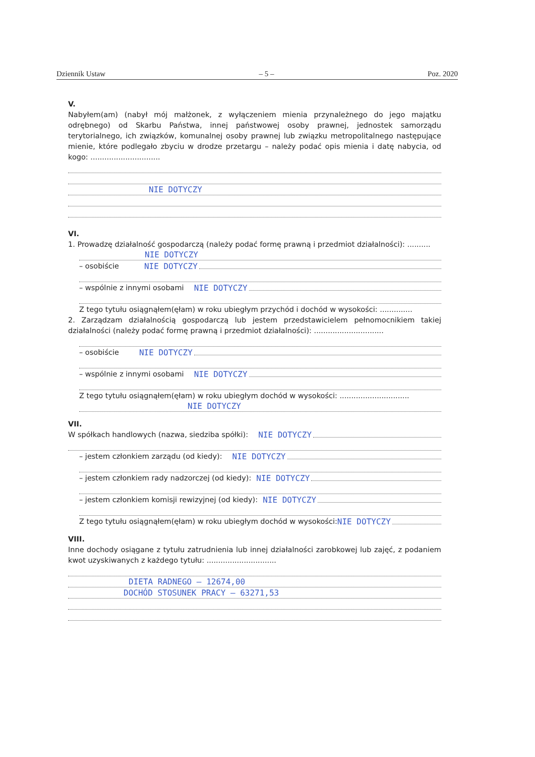Dziennik Ustaw – 5 – Poz. 2020
V.
Nabyłem(am) (nabył mój małżonek, z wyłączeniem mienia przynależnego do jego majątku odrębnego) od Skarbu Państwa, innej państwowej osoby prawnej, jednostek samorządu terytorialnego, ich związków, komunalnej osoby prawnej lub związku metropolitalnego następujące mienie, które podlegało zbyciu w drodze przetargu – należy podać opis mienia i datę nabycia, od kogo: ..............................
NIE DOTYCZY
VI.
1. Prowadzę działalność gospodarczą (należy podać formę prawną i przedmiot działalności): ..........
NIE DOTYCZY
– osobiście NIE DOTYCZY
– wspólnie z innymi osobami NIE DOTYCZY
Z tego tytułu osiągnąłem(ęłam) w roku ubiegłym przychód i dochód w wysokości: ..............
2. Zarządzam działalnością gospodarczą lub jestem przedstawicielem pełnomocnikiem takiej działalności (należy podać formę prawną i przedmiot działalności): ..............................
– osobiście NIE DOTYCZY
– wspólnie z innymi osobami NIE DOTYCZY
Z tego tytułu osiągnąłem(ęłam) w roku ubiegłym dochód w wysokości: ..............................
NIE DOTYCZY
VII.
W spółkach handlowych (nazwa, siedziba spółki): NIE DOTYCZY
– jestem członkiem zarządu (od kiedy): NIE DOTYCZY
– jestem członkiem rady nadzorczej (od kiedy): NIE DOTYCZY
– jestem członkiem komisji rewizyjnej (od kiedy): NIE DOTYCZY
Z tego tytułu osiągnąłem(ęłam) w roku ubiegłym dochód w wysokości: NIE DOTYCZY
VIII.
Inne dochody osiągane z tytułu zatrudnienia lub innej działalności zarobkowej lub zajęć, z podaniem kwot uzyskiwanych z każdego tytułu: ..............................
DIETA RADNEGO – 12674,00
DOCHÓD STOSUNEK PRACY – 63271,53